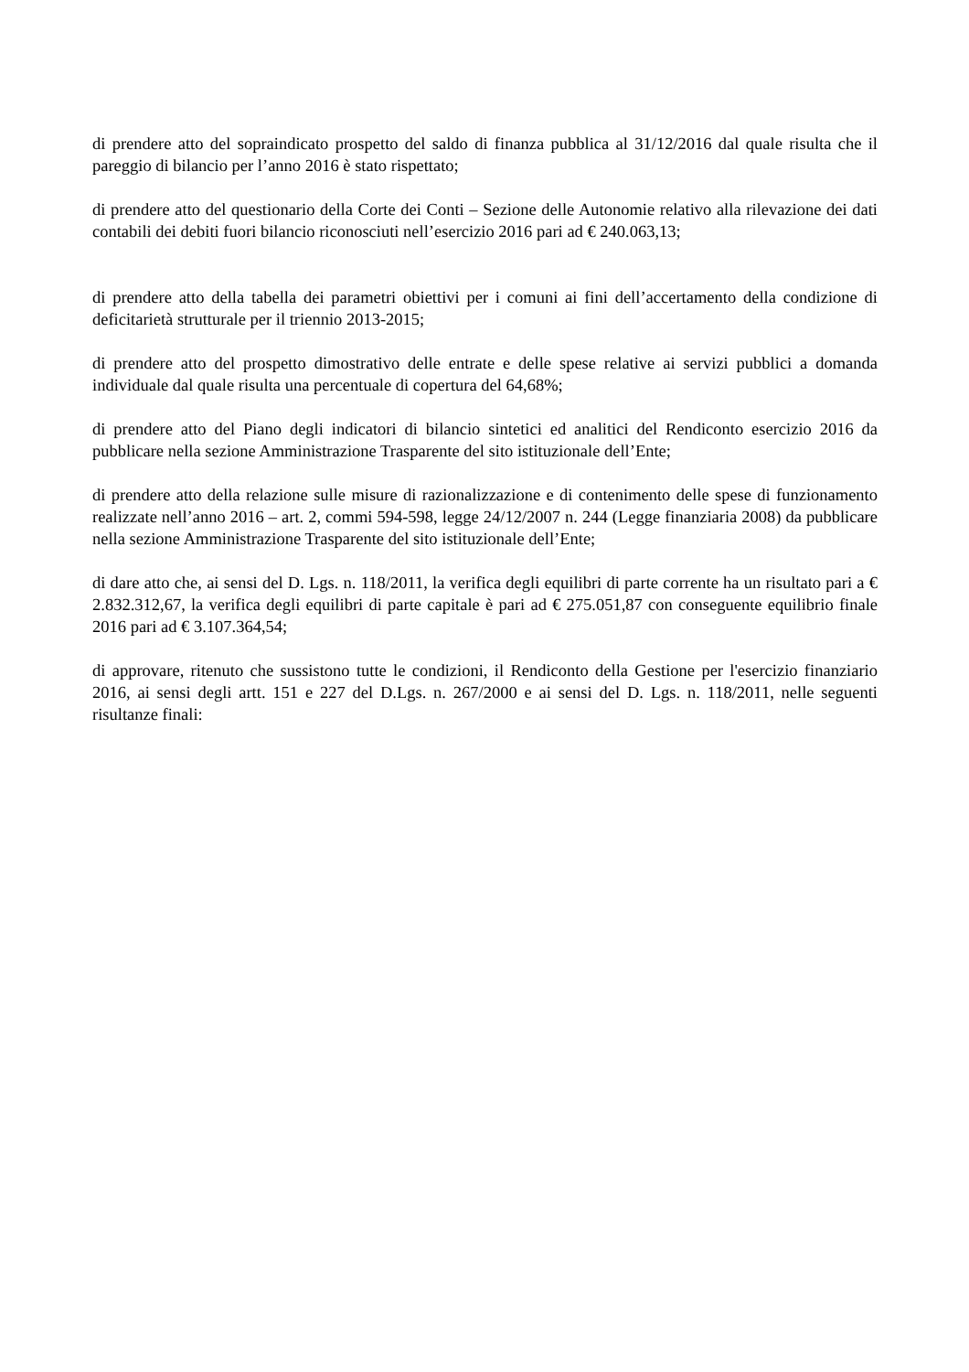di prendere atto del sopraindicato prospetto del saldo di finanza pubblica al 31/12/2016 dal quale risulta che il pareggio di bilancio per l’anno 2016 è stato rispettato;
di prendere atto del questionario della Corte dei Conti – Sezione delle Autonomie relativo alla rilevazione dei dati contabili dei debiti fuori bilancio riconosciuti nell’esercizio 2016 pari ad € 240.063,13;
di prendere atto della tabella dei parametri obiettivi per i comuni ai fini dell’accertamento della condizione di deficitarietà strutturale per il triennio 2013-2015;
di prendere atto del prospetto dimostrativo delle entrate e delle spese relative ai servizi pubblici a domanda individuale dal quale risulta una percentuale di copertura del 64,68%;
di prendere atto del Piano degli indicatori di bilancio sintetici ed analitici del Rendiconto esercizio 2016 da pubblicare nella sezione Amministrazione Trasparente del sito istituzionale dell’Ente;
di prendere atto della relazione sulle misure di razionalizzazione e di contenimento delle spese di funzionamento realizzate nell’anno 2016 – art. 2, commi 594-598, legge 24/12/2007 n. 244 (Legge finanziaria 2008) da pubblicare nella sezione Amministrazione Trasparente del sito istituzionale dell’Ente;
di dare atto che, ai sensi del D. Lgs. n. 118/2011, la verifica degli equilibri di parte corrente ha un risultato pari a € 2.832.312,67, la verifica degli equilibri di parte capitale è pari ad € 275.051,87 con conseguente equilibrio finale 2016 pari ad € 3.107.364,54;
di approvare, ritenuto che sussistono tutte le condizioni, il Rendiconto della Gestione per l'esercizio finanziario 2016, ai sensi degli artt. 151 e 227 del D.Lgs. n. 267/2000 e ai sensi del D. Lgs. n. 118/2011, nelle seguenti risultanze finali: